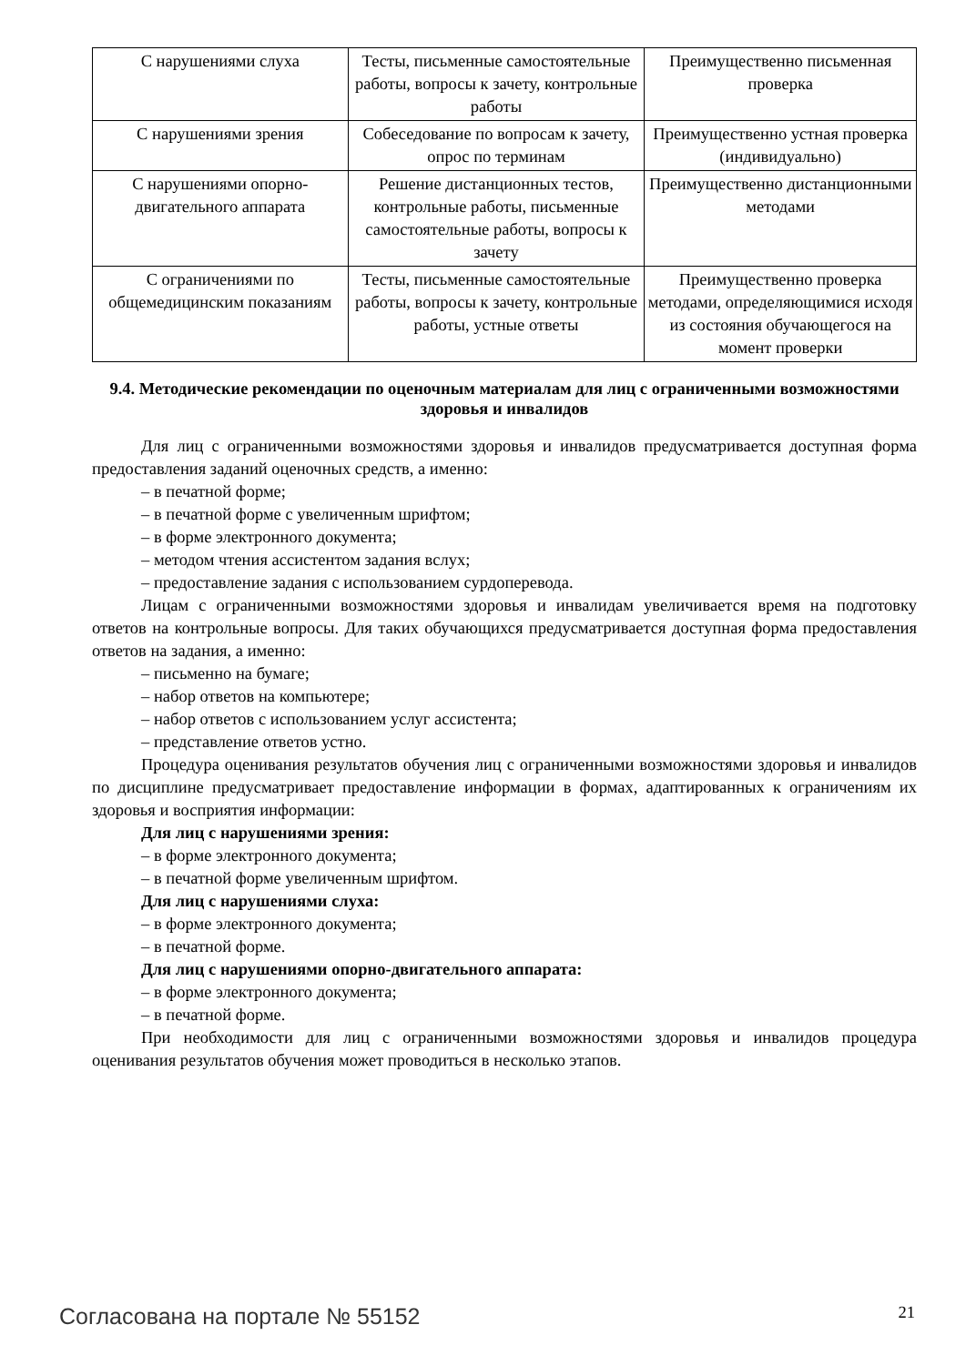| С нарушениями слуха | Тесты, письменные самостоятельные работы, вопросы к зачету, контрольные работы | Преимущественно письменная проверка |
| С нарушениями зрения | Собеседование по вопросам к зачету, опрос по терминам | Преимущественно устная проверка (индивидуально) |
| С нарушениями опорно-двигательного аппарата | Решение дистанционных тестов, контрольные работы, письменные самостоятельные работы, вопросы к зачету | Преимущественно дистанционными методами |
| С ограничениями по общемедицинским показаниям | Тесты, письменные самостоятельные работы, вопросы к зачету, контрольные работы, устные ответы | Преимущественно проверка методами, определяющимися исходя из состояния обучающегося на момент проверки |
9.4. Методические рекомендации по оценочным материалам для лиц с ограниченными возможностями здоровья и инвалидов
Для лиц с ограниченными возможностями здоровья и инвалидов предусматривается доступная форма предоставления заданий оценочных средств, а именно:
– в печатной форме;
– в печатной форме с увеличенным шрифтом;
– в форме электронного документа;
– методом чтения ассистентом задания вслух;
– предоставление задания с использованием сурдоперевода.
Лицам с ограниченными возможностями здоровья и инвалидам увеличивается время на подготовку ответов на контрольные вопросы. Для таких обучающихся предусматривается доступная форма предоставления ответов на задания, а именно:
– письменно на бумаге;
– набор ответов на компьютере;
– набор ответов с использованием услуг ассистента;
– представление ответов устно.
Процедура оценивания результатов обучения лиц с ограниченными возможностями здоровья и инвалидов по дисциплине предусматривает предоставление информации в формах, адаптированных к ограничениям их здоровья и восприятия информации:
Для лиц с нарушениями зрения:
– в форме электронного документа;
– в печатной форме увеличенным шрифтом.
Для лиц с нарушениями слуха:
– в форме электронного документа;
– в печатной форме.
Для лиц с нарушениями опорно-двигательного аппарата:
– в форме электронного документа;
– в печатной форме.
При необходимости для лиц с ограниченными возможностями здоровья и инвалидов процедура оценивания результатов обучения может проводиться в несколько этапов.
Согласована на портале № 55152 21